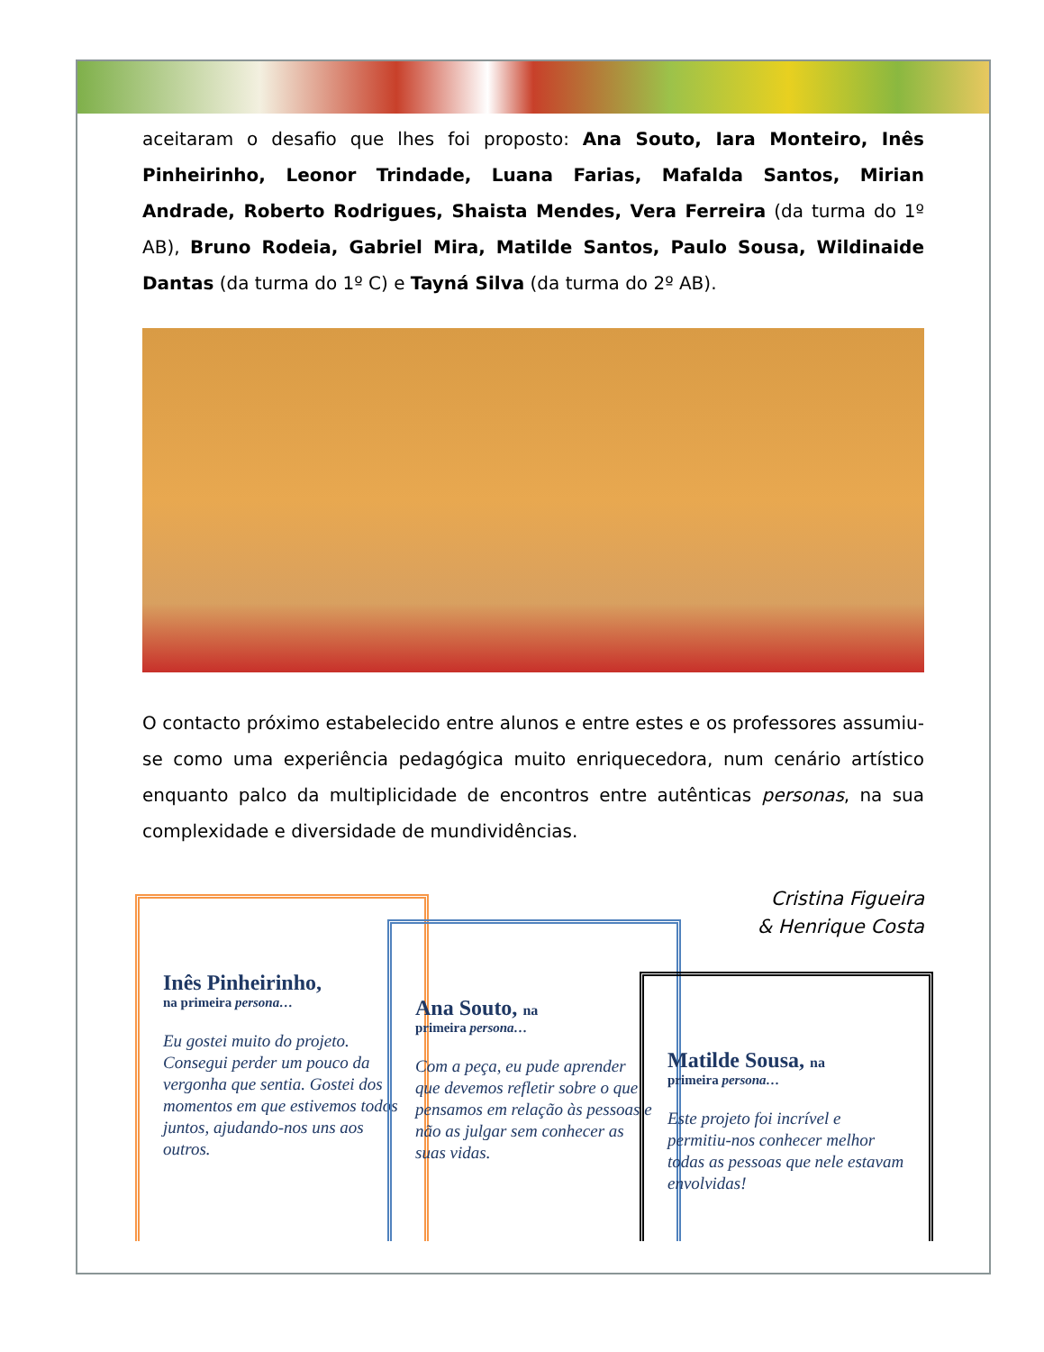aceitaram o desafio que lhes foi proposto: Ana Souto, Iara Monteiro, Inês Pinheirinho, Leonor Trindade, Luana Farias, Mafalda Santos, Mirian Andrade, Roberto Rodrigues, Shaista Mendes, Vera Ferreira (da turma do 1º AB), Bruno Rodeia, Gabriel Mira, Matilde Santos, Paulo Sousa, Wildinaide Dantas (da turma do 1º C) e Tayná Silva (da turma do 2º AB).
O contacto próximo estabelecido entre alunos e entre estes e os professores assumiu-se como uma experiência pedagógica muito enriquecedora, num cenário artístico enquanto palco da multiplicidade de encontros entre autênticas personas, na sua complexidade e diversidade de mundividências.
Cristina Figueira
& Henrique Costa
Inês Pinheirinho,
na primeira persona…
Eu gostei muito do projeto. Consegui perder um pouco da vergonha que sentia. Gostei dos momentos em que estivemos todos juntos, ajudando-nos uns aos outros.
Ana Souto, na
primeira persona…
Com a peça, eu pude aprender que devemos refletir sobre o que pensamos em relação às pessoas e não as julgar sem conhecer as suas vidas.
Matilde Sousa, na
primeira persona…
Este projeto foi incrível e permitiu-nos conhecer melhor todas as pessoas que nele estavam envolvidas!